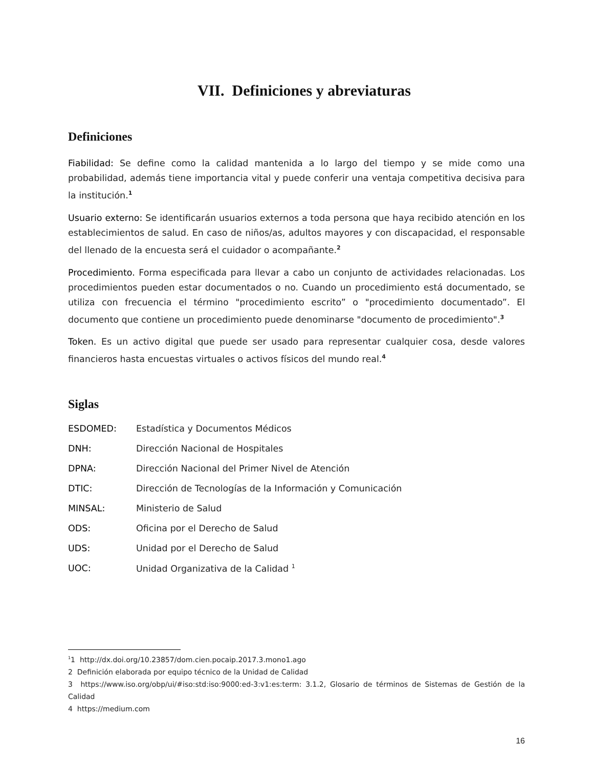VII. Definiciones y abreviaturas
Definiciones
Fiabilidad: Se define como la calidad mantenida a lo largo del tiempo y se mide como una probabilidad, además tiene importancia vital y puede conferir una ventaja competitiva decisiva para la institución.<sup>1</sup>
Usuario externo: Se identificarán usuarios externos a toda persona que haya recibido atención en los establecimientos de salud. En caso de niños/as, adultos mayores y con discapacidad, el responsable del llenado de la encuesta será el cuidador o acompañante.<sup>2</sup>
Procedimiento. Forma especificada para llevar a cabo un conjunto de actividades relacionadas. Los procedimientos pueden estar documentados o no. Cuando un procedimiento está documentado, se utiliza con frecuencia el término "procedimiento escrito” o "procedimiento documentado”. El documento que contiene un procedimiento puede denominarse "documento de procedimiento".<sup>3</sup>
Token. Es un activo digital que puede ser usado para representar cualquier cosa, desde valores financieros hasta encuestas virtuales o activos físicos del mundo real.<sup>4</sup>
Siglas
| ESDOMED: | Estadística y Documentos Médicos |
| DNH: | Dirección Nacional de Hospitales |
| DPNA: | Dirección Nacional del Primer Nivel de Atención |
| DTIC: | Dirección de Tecnologías de la Información y Comunicación |
| MINSAL: | Ministerio de Salud |
| ODS: | Oficina por el Derecho de Salud |
| UDS: | Unidad por el Derecho de Salud |
| UOC: | Unidad Organizativa de la Calidad <sup>1</sup> |
<sup>1</sup> 1 http://dx.doi.org/10.23857/dom.cien.pocaip.2017.3.mono1.ago
2 Definición elaborada por equipo técnico de la Unidad de Calidad
3 https://www.iso.org/obp/ui/#iso:std:iso:9000:ed-3:v1:es:term: 3.1.2, Glosario de términos de Sistemas de Gestión de la Calidad
4 https://medium.com
16